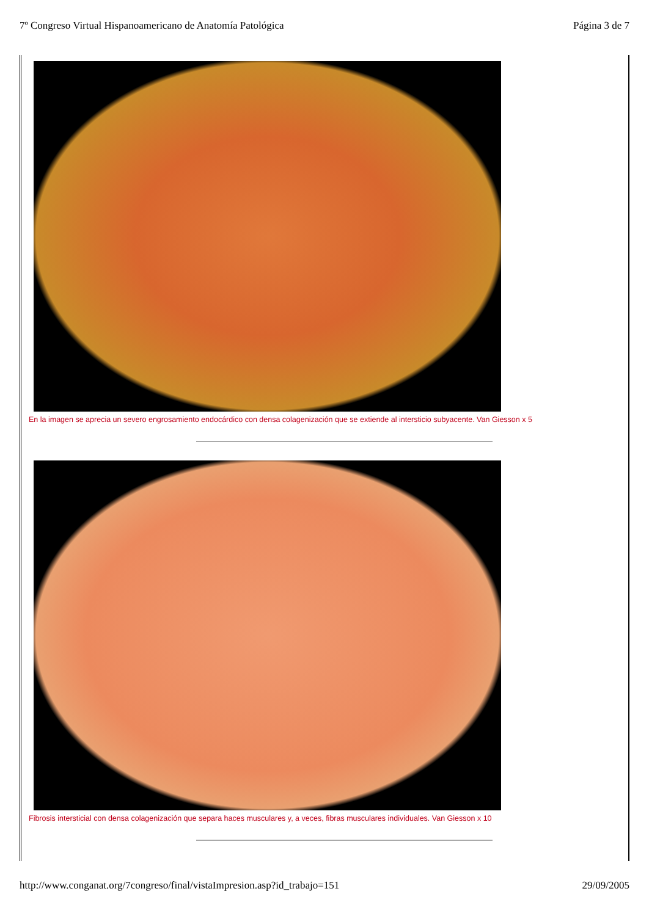7º Congreso Virtual Hispanoamericano de Anatomía Patológica Página 3 de 7
En la imagen se aprecia un severo engrosamiento endocárdico con densa colagenización que se extiende al intersticio subyacente. Van Giesson x 5
Fibrosis intersticial con densa colagenización que separa haces musculares y, a veces, fibras musculares individuales. Van Giesson x 10
http://www.conganat.org/7congreso/final/vistaImpresion.asp?id_trabajo=151 29/09/2005